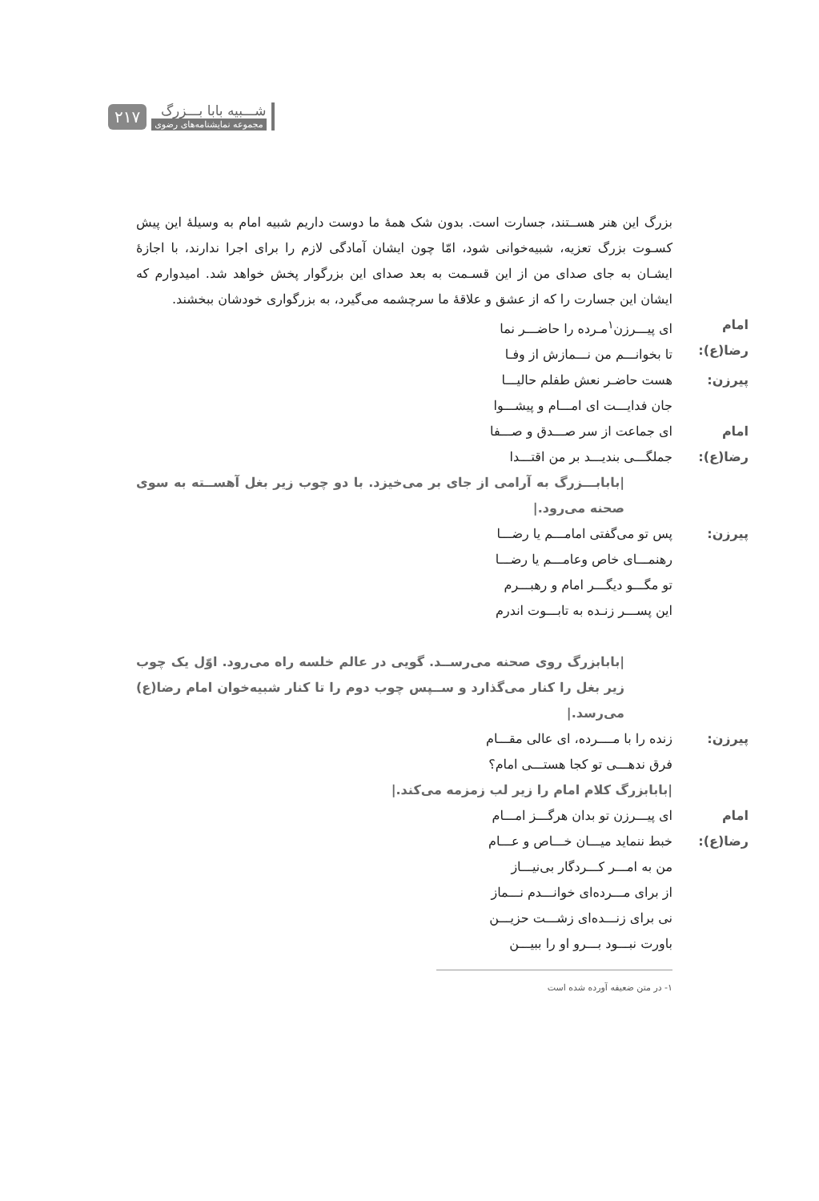۲۱۷
شـــبیه بابا بـــزرگ
مجموعه نمایشنامه‌های رضوی
بزرگ این هنر هســتند، جسارت است. بدون شک همهٔ ما دوست داریم شبیه امام به وسیلهٔ این پیش کسـوت بزرگ تعزیه، شبیه‌خوانی شود، امّا چون ایشان آمادگی لازم را برای اجرا ندارند، با اجازهٔ ایشـان به جای صدای من از این قسـمت به بعد صدای این بزرگوار پخش خواهد شد. امیدوارم که ایشان این جسارت را که از عشق و علاقهٔ ما سرچشمه می‌گیرد، به بزرگواری خودشان ببخشند.
امام رضا(ع):
ای پیـــرزن<sup>۱</sup>مـرده را حاضـــر نما
تا بخوانـــم من نـــمازش از وفـا
پیرزن: هست حاضـر نعش طفلم حالیـــا
جان فدایـــت ای امـــام و پیشـــوا
امام رضا(ع):
ای جماعت از سر صـــدق و صـــفا
جملگـــی بندیـــد بر من اقتـــدا
|بابابـــزرگ به آرامی از جای بر می‌خیزد. با دو چوب زیر بغل آهســته به سوی صحنه می‌رود.|
پیرزن: پس تو می‌گفتی امامـــم یا رضـــا
رهنمـــای خاص وعامـــم یا رضـــا
تو مگـــو دیگـــر امام و رهبـــرم
این پســـر زنـده به تابـــوت اندرم
|بابابزرگ روی صحنه می‌رســد. گویی در عالم خلسه راه می‌رود. اوّل یک چوب زیر بغل را کنار می‌گذارد و ســپس چوب دوم را تا کنار شبیه‌خوان امام رضا(ع) می‌رسد.|
پیرزن: زنده را با مــــرده، ای عالی مقـــام
فرق ندهـــی تو کجا هستـــی امام؟
|بابابزرگ کلام امام را زیر لب زمزمه می‌کند.|
امام رضا(ع):
ای پیـــرزن تو بدان هرگـــز امـــام
خبط ننماید میـــان خـــاص و عـــام
من به امـــر کـــردگار بی‌نیـــاز
از برای مـــرده‌ای خوانـــدم نـــماز
نی برای زنـــده‌ای زشـــت حزیـــن
باورت نبـــود بـــرو او را ببیـــن
۱- در متن ضعیفه آورده شده است